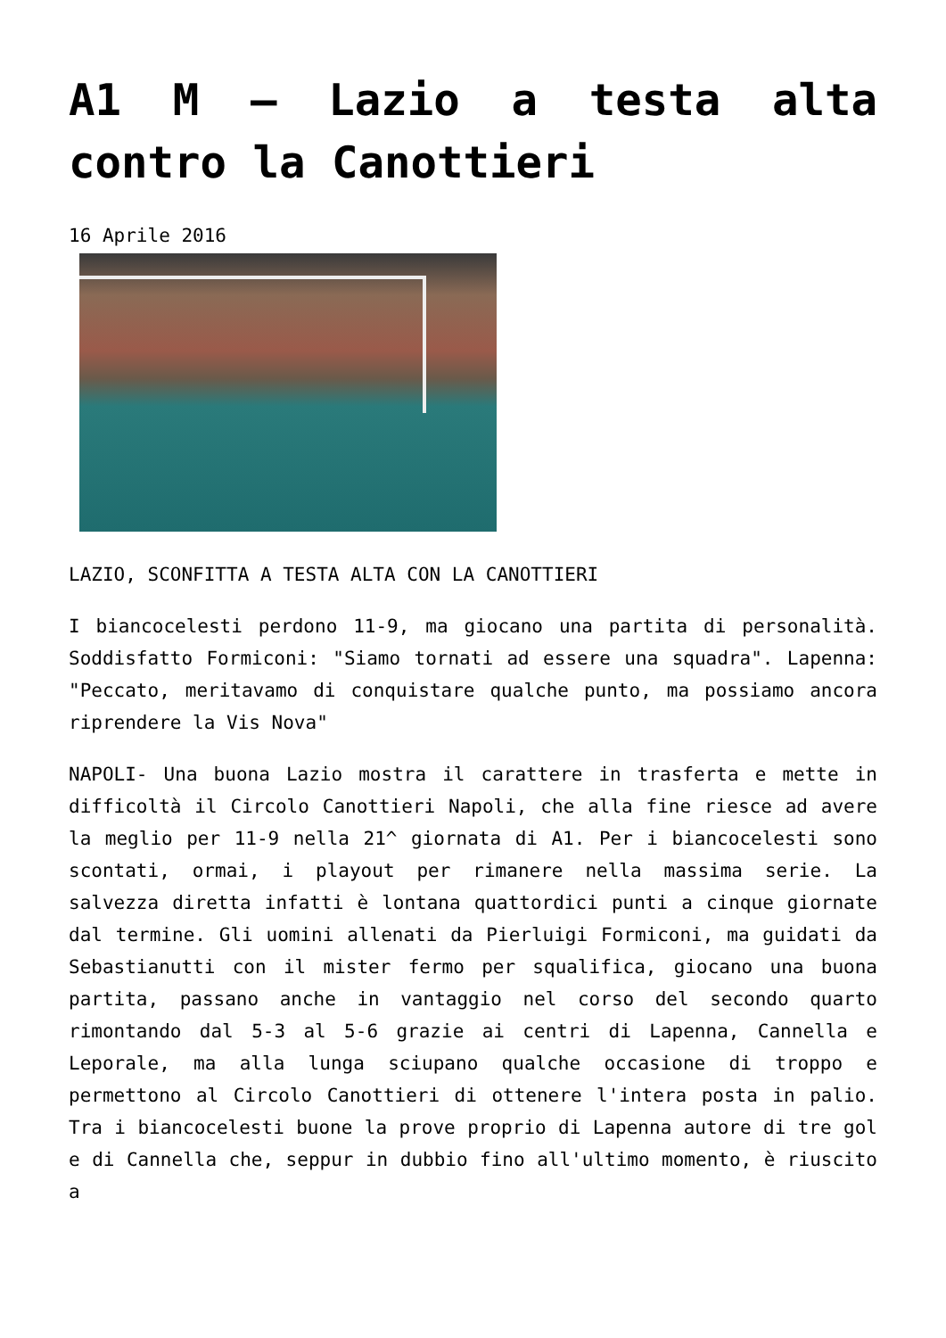A1 M – Lazio a testa alta contro la Canottieri
16 Aprile 2016
LAZIO, SCONFITTA A TESTA ALTA CON LA CANOTTIERI
I biancocelesti perdono 11-9, ma giocano una partita di personalità. Soddisfatto Formiconi: "Siamo tornati ad essere una squadra". Lapenna: "Peccato, meritavamo di conquistare qualche punto, ma possiamo ancora riprendere la Vis Nova"
NAPOLI- Una buona Lazio mostra il carattere in trasferta e mette in difficoltà il Circolo Canottieri Napoli, che alla fine riesce ad avere la meglio per 11-9 nella 21^ giornata di A1. Per i biancocelesti sono scontati, ormai, i playout per rimanere nella massima serie. La salvezza diretta infatti è lontana quattordici punti a cinque giornate dal termine. Gli uomini allenati da Pierluigi Formiconi, ma guidati da Sebastianutti con il mister fermo per squalifica, giocano una buona partita, passano anche in vantaggio nel corso del secondo quarto rimontando dal 5-3 al 5-6 grazie ai centri di Lapenna, Cannella e Leporale, ma alla lunga sciupano qualche occasione di troppo e permettono al Circolo Canottieri di ottenere l'intera posta in palio. Tra i biancocelesti buone la prove proprio di Lapenna autore di tre gol e di Cannella che, seppur in dubbio fino all'ultimo momento, è riuscito a